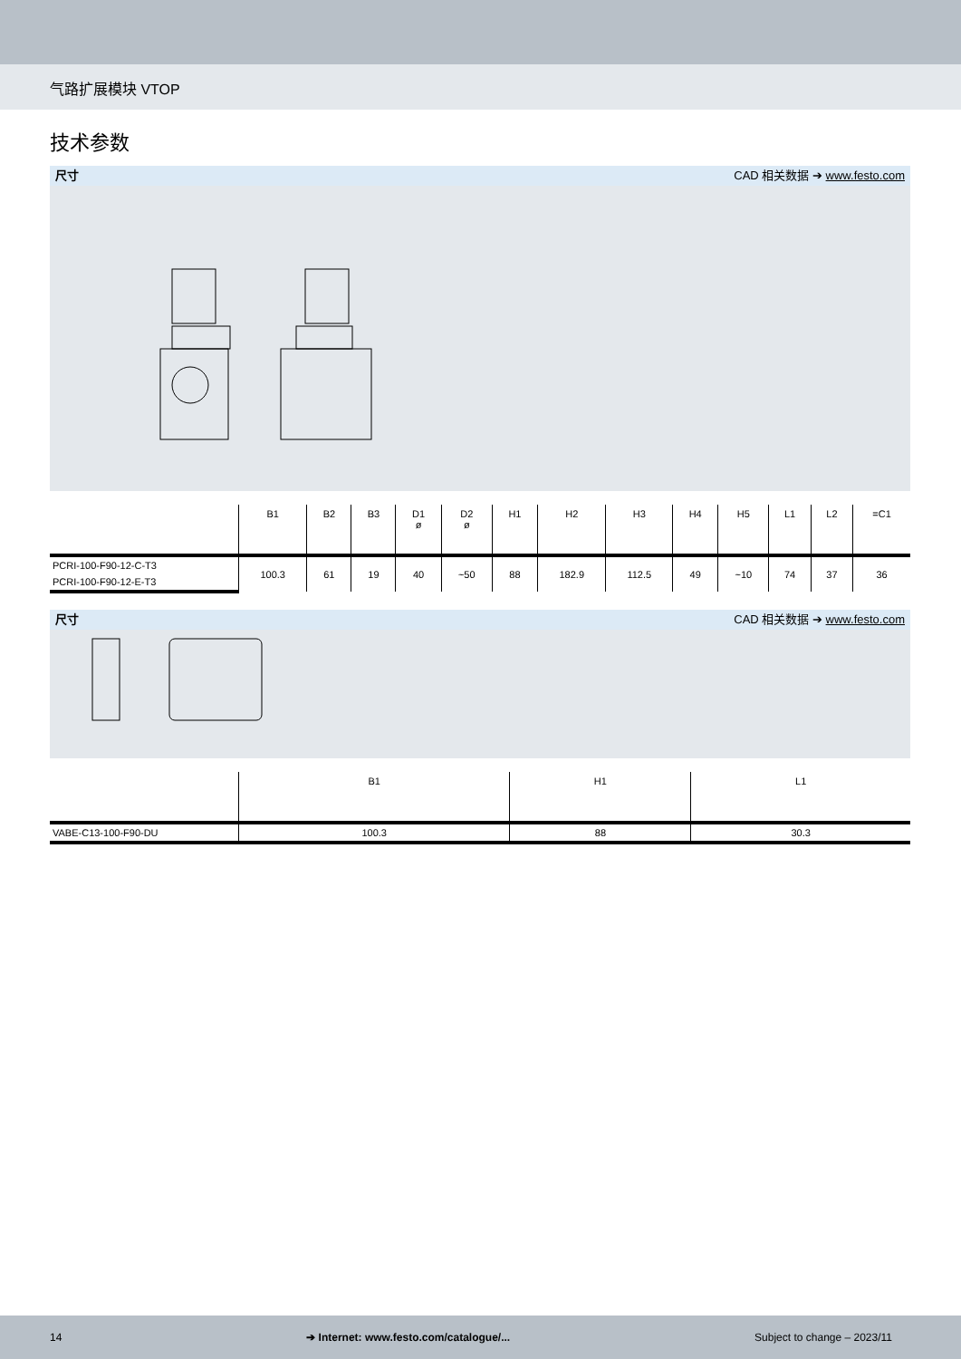气路扩展模块 VTOP
技术参数
尺寸 CAD 相关数据 ➔ www.festo.com
| | B1 | B2 | B3 | D1 ø | D2 ø | H1 | H2 | H3 | H4 | H5 | L1 | L2 | =C1 |
| --- | --- | --- | --- | --- | --- | --- | --- | --- | --- | --- | --- | --- | --- |
| PCRI-100-F90-12-C-T3 | 100.3 | 61 | 19 | 40 | ~50 | 88 | 182.9 | 112.5 | 49 | ~10 | 74 | 37 | 36 |
| PCRI-100-F90-12-E-T3 | | | | | | | | | | | | | |
尺寸 CAD 相关数据 ➔ www.festo.com
| | B1 | H1 | L1 |
| --- | --- | --- | --- |
| VABE-C13-100-F90-DU | 100.3 | 88 | 30.3 |
14 ➔ Internet: www.festo.com/catalogue/... Subject to change – 2023/11